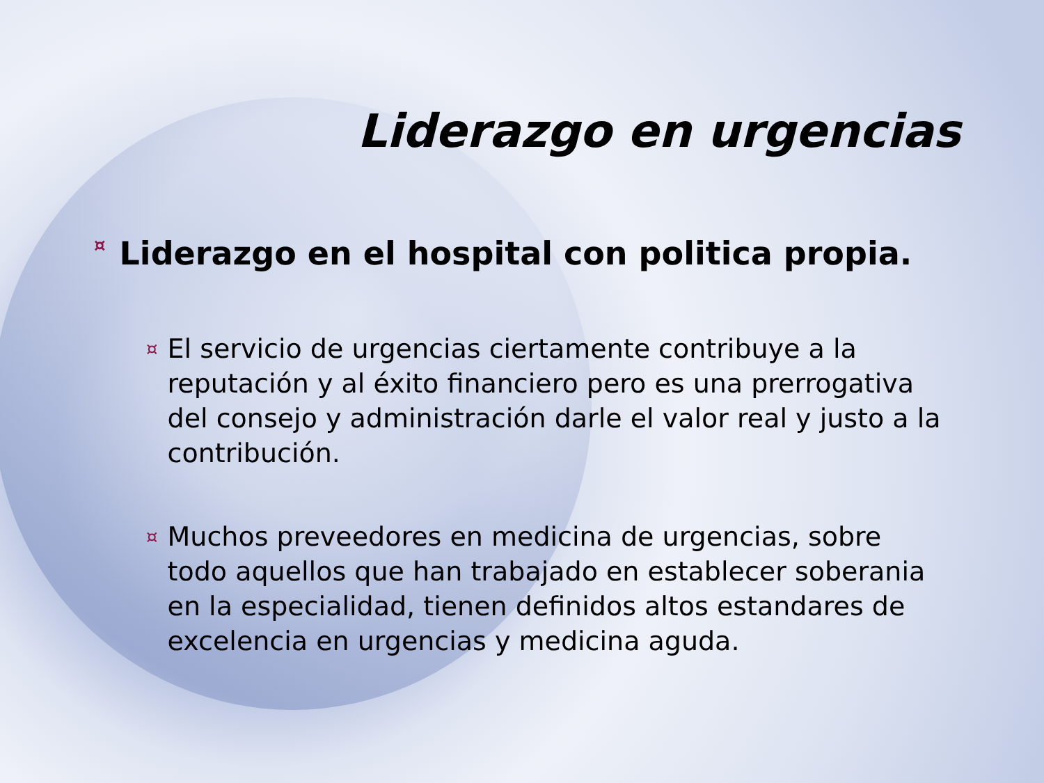Liderazgo en urgencias
¤ Liderazgo en el hospital con politica propia.
¤ El servicio de urgencias ciertamente contribuye a la reputación y al éxito financiero pero es una prerrogativa del consejo y administración darle el valor real y justo a la contribución.
¤ Muchos preveedores en medicina de urgencias, sobre todo aquellos que han trabajado en establecer soberania en la especialidad, tienen definidos altos estandares de excelencia en urgencias y medicina aguda.